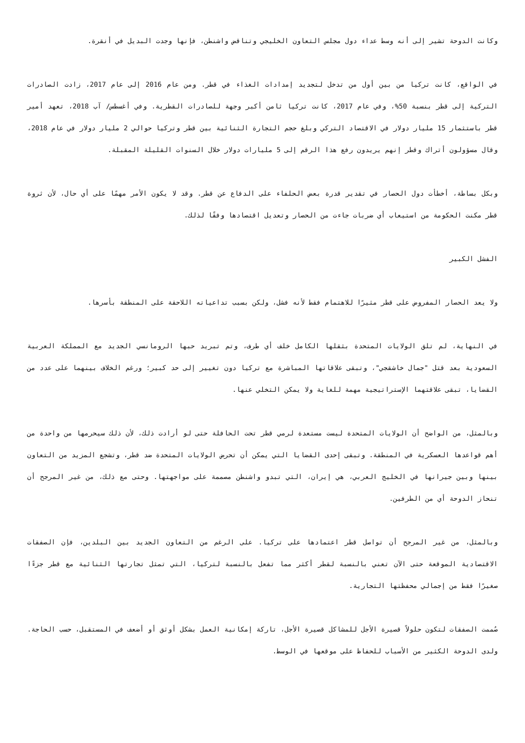وكانت الدوحة تشير إلى أنه وسط عداء دول مجلس التعاون الخليجي وتناقض واشنطن، فإنها وجدت البديل في أنقرة.
في الواقع، كانت تركيا من بين أول من تدخل لتجديد إمدادات الغذاء في قطر. ومن عام 2016 إلى عام 2017، زادت الصادرات التركية إلى قطر بنسبة 50%، وفي عام 2017، كانت تركيا ثامن أكبر وجهة للصادرات القطرية. وفي أغسطس/ آب 2018، تعهد أمير قطر باستثمار 15 مليار دولار في الاقتصاد التركي وبلغ حجم التجارة الثنائية بين قطر وتركيا حوالي 2 مليار دولار في عام 2018، وقال مسؤولون أتراك وقطر إنهم يريدون رفع هذا الرقم إلى 5 مليارات دولار خلال السنوات القليلة المقبلة.
وبكل بساطة، أخطأت دول الحصار في تقدير قدرة بعض الحلفاء على الدفاع عن قطر. وقد لا يكون الأمر مهمًا على أي حال، لأن ثروة قطر مكنت الحكومة من استيعاب أي ضربات جاءت من الحصار وتعديل اقتصادها وفقًا لذلك.
الفشل الكبير
ولا يعد الحصار المفروض على قطر مثيرًا للاهتمام فقط لأنه فشل، ولكن بسبب تداعياته اللاحقة على المنطقة بأسرها.
في النهاية، لم تلق الولايات المتحدة بثقلها الكامل خلف أي طرف، وتم تبريد حبها الرومانسي الجديد مع المملكة العربية السعودية بعد قتل "جمال خاشقجي"، وتبقى علاقاتها المباشرة مع تركيا دون تغيير إلى حد كبير؛ ورغم الخلاف بينهما على عدد من القضايا، تبقى علاقتهما الإستراتيجية مهمة للغاية ولا يمكن التخلي عنها.
وبالمثل، من الواضح أن الولايات المتحدة ليست مستعدة لرمي قطر تحت الحافلة حتى لو أرادت ذلك، لأن ذلك سيحرمها من واحدة من أهم قواعدها العسكرية في المنطقة. وتبقى إحدى القضايا التي يمكن أن تحرض الولايات المتحدة ضد قطر، وتشجع المزيد من التعاون بينها وبين جيرانها في الخليج العربي، هي إيران، التي تبدو واشنطن مصممة على مواجهتها. وحتى مع ذلك، من غير المرجح أن تنحاز الدوحة أي من الطرفين.
وبالمثل، من غير المرجح أن تواصل قطر اعتمادها على تركيا. على الرغم من التعاون الجديد بين البلدين، فإن الصفقات الاقتصادية الموقعة حتى الآن تعني بالنسبة لقطر أكثر مما تفعل بالنسبة لتركيا، التي تمثل تجارتها الثنائية مع قطر جزءًا صغيرًا فقط من إجمالي محفظتها التجارية.
صُممت الصفقات لتكون حلولاً قصيرة الأجل للمشاكل قصيرة الأجل، تاركة إمكانية العمل بشكل أوثق أو أضعف في المستقبل، حسب الحاجة. ولدى الدوحة الكثير من الأسباب للحفاظ على موقعها في الوسط.